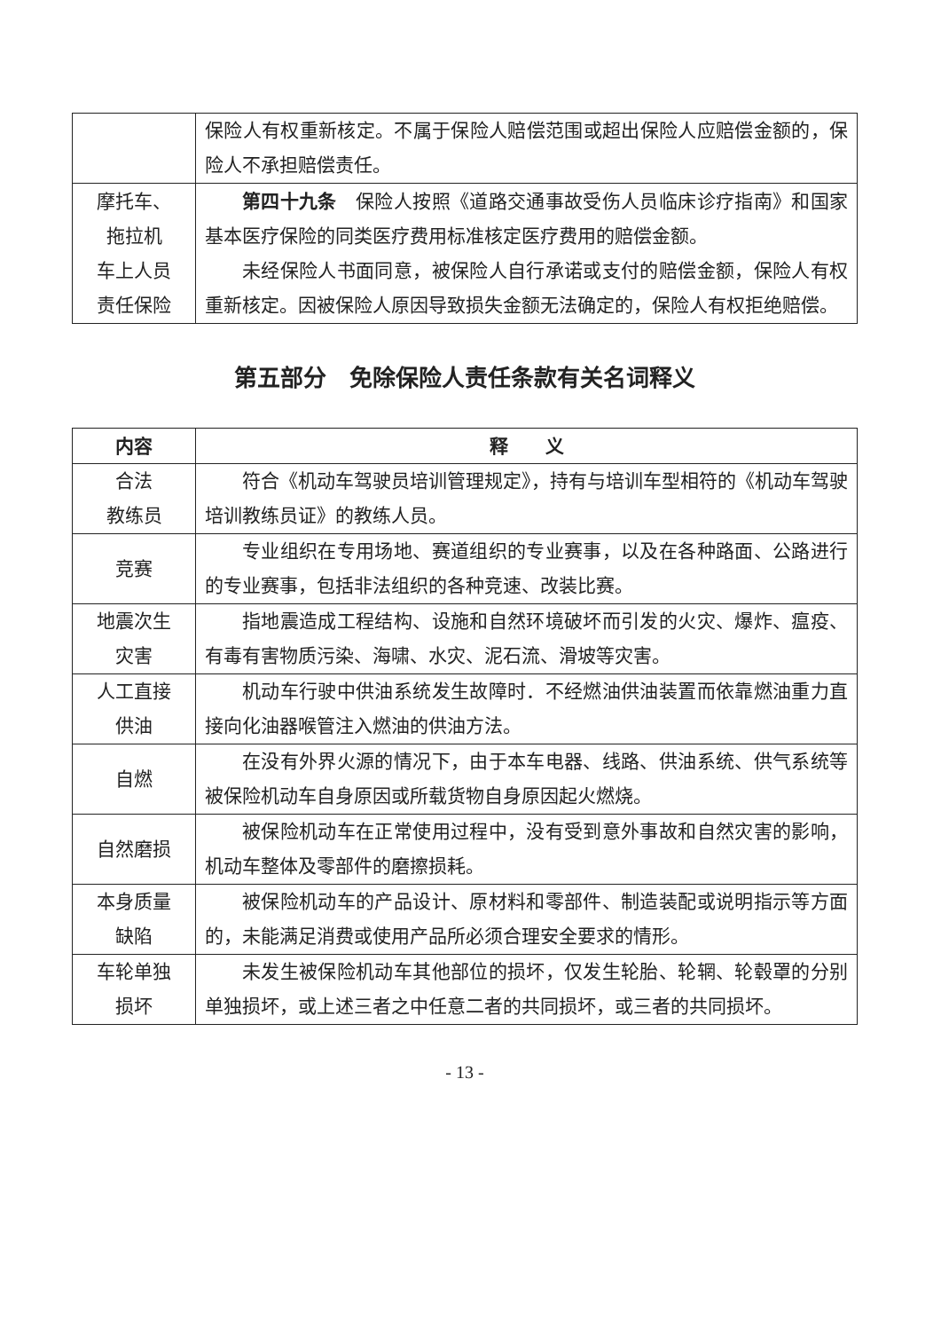| | 保险人有权重新核定。不属于保险人赔偿范围或超出保险人应赔偿金额的，保险人不承担赔偿责任。 |
| 摩托车、 拖拉机 车上人员 责任保险 | 第四十九条 保险人按照《道路交通事故受伤人员临床诊疗指南》和国家基本医疗保险的同类医疗费用标准核定医疗费用的赔偿金额。 未经保险人书面同意，被保险人自行承诺或支付的赔偿金额，保险人有权重新核定。因被保险人原因导致损失金额无法确定的，保险人有权拒绝赔偿。 |
第五部分　免除保险人责任条款有关名词释义
| 内容 | 释 义 |
| --- | --- |
| 合法 教练员 | 符合《机动车驾驶员培训管理规定》，持有与培训车型相符的《机动车驾驶培训教练员证》的教练人员。 |
| 竞赛 | 专业组织在专用场地、赛道组织的专业赛事，以及在各种路面、公路进行的专业赛事，包括非法组织的各种竞速、改装比赛。 |
| 地震次生 灾害 | 指地震造成工程结构、设施和自然环境破坏而引发的火灾、爆炸、瘟疫、有毒有害物质污染、海啸、水灾、泥石流、滑坡等灾害。 |
| 人工直接 供油 | 机动车行驶中供油系统发生故障时．不经燃油供油装置而依靠燃油重力直接向化油器喉管注入燃油的供油方法。 |
| 自燃 | 在没有外界火源的情况下，由于本车电器、线路、供油系统、供气系统等被保险机动车自身原因或所载货物自身原因起火燃烧。 |
| 自然磨损 | 被保险机动车在正常使用过程中，没有受到意外事故和自然灾害的影响，机动车整体及零部件的磨擦损耗。 |
| 本身质量 缺陷 | 被保险机动车的产品设计、原材料和零部件、制造装配或说明指示等方面的，未能满足消费或使用产品所必须合理安全要求的情形。 |
| 车轮单独 损坏 | 未发生被保险机动车其他部位的损坏，仅发生轮胎、轮辋、轮毂罩的分别单独损坏，或上述三者之中任意二者的共同损坏，或三者的共同损坏。 |
- 13 -